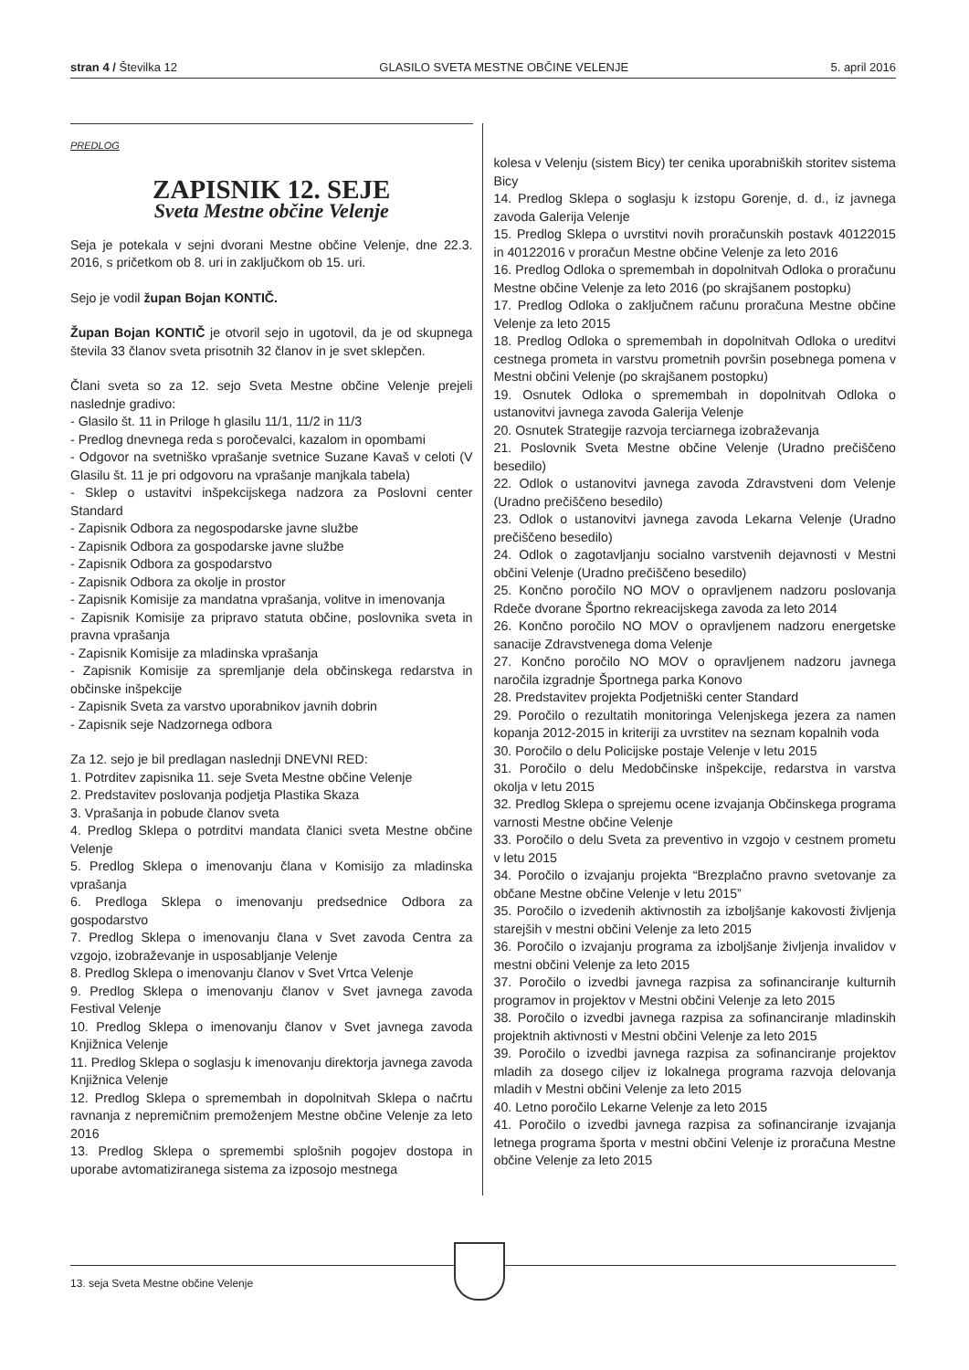stran 4 / Številka 12 GLASILO SVETA MESTNE OBČINE VELENJE 5. april 2016
PREDLOG
ZAPISNIK 12. SEJE
Sveta Mestne občine Velenje
Seja je potekala v sejni dvorani Mestne občine Velenje, dne 22.3. 2016, s pričetkom ob 8. uri in zaključkom ob 15. uri.
Sejo je vodil župan Bojan KONTIČ.
Župan Bojan KONTIČ je otvoril sejo in ugotovil, da je od skupnega števila 33 članov sveta prisotnih 32 članov in je svet sklepčen.
Člani sveta so za 12. sejo Sveta Mestne občine Velenje prejeli naslednje gradivo:
- Glasilo št. 11 in Priloge h glasilu 11/1, 11/2 in 11/3
- Predlog dnevnega reda s poročevalci, kazalom in opombami
- Odgovor na svetniško vprašanje svetnice Suzane Kavaš v celoti (V Glasilu št. 11 je pri odgovoru na vprašanje manjkala tabela)
- Sklep o ustavitvi inšpekcijskega nadzora za Poslovni center Standard
- Zapisnik Odbora za negospodarske javne službe
- Zapisnik Odbora za gospodarske javne službe
- Zapisnik Odbora za gospodarstvo
- Zapisnik Odbora za okolje in prostor
- Zapisnik Komisije za mandatna vprašanja, volitve in imenovanja
- Zapisnik Komisije za pripravo statuta občine, poslovnika sveta in pravna vprašanja
- Zapisnik Komisije za mladinska vprašanja
- Zapisnik Komisije za spremljanje dela občinskega redarstva in občinske inšpekcije
- Zapisnik Sveta za varstvo uporabnikov javnih dobrin
- Zapisnik seje Nadzornega odbora
Za 12. sejo je bil predlagan naslednji DNEVNI RED:
1. Potrditev zapisnika 11. seje Sveta Mestne občine Velenje
2. Predstavitev poslovanja podjetja Plastika Skaza
3. Vprašanja in pobude članov sveta
4. Predlog Sklepa o potrditvi mandata članici sveta Mestne občine Velenje
5. Predlog Sklepa o imenovanju člana v Komisijo za mladinska vprašanja
6. Predloga Sklepa o imenovanju predsednice Odbora za gospodarstvo
7. Predlog Sklepa o imenovanju člana v Svet zavoda Centra za vzgojo, izobraževanje in usposabljanje Velenje
8. Predlog Sklepa o imenovanju članov v Svet Vrtca Velenje
9. Predlog Sklepa o imenovanju članov v Svet javnega zavoda Festival Velenje
10. Predlog Sklepa o imenovanju članov v Svet javnega zavoda Knjižnica Velenje
11. Predlog Sklepa o soglasju k imenovanju direktorja javnega zavoda Knjižnica Velenje
12. Predlog Sklepa o spremembah in dopolnitvah Sklepa o načrtu ravnanja z nepremičnim premoženjem Mestne občine Velenje za leto 2016
13. Predlog Sklepa o spremembi splošnih pogojev dostopa in uporabe avtomatiziranega sistema za izposojo mestnega
kolesa v Velenju (sistem Bicy) ter cenika uporabniških storitev sistema Bicy
14. Predlog Sklepa o soglasju k izstopu Gorenje, d. d., iz javnega zavoda Galerija Velenje
15. Predlog Sklepa o uvrstitvi novih proračunskih postavk 40122015 in 40122016 v proračun Mestne občine Velenje za leto 2016
16. Predlog Odloka o spremembah in dopolnitvah Odloka o proračunu Mestne občine Velenje za leto 2016 (po skrajšanem postopku)
17. Predlog Odloka o zaključnem računu proračuna Mestne občine Velenje za leto 2015
18. Predlog Odloka o spremembah in dopolnitvah Odloka o ureditvi cestnega prometa in varstvu prometnih površin posebnega pomena v Mestni občini Velenje (po skrajšanem postopku)
19. Osnutek Odloka o spremembah in dopolnitvah Odloka o ustanovitvi javnega zavoda Galerija Velenje
20. Osnutek Strategije razvoja terciarnega izobraževanja
21. Poslovnik Sveta Mestne občine Velenje (Uradno prečiščeno besedilo)
22. Odlok o ustanovitvi javnega zavoda Zdravstveni dom Velenje (Uradno prečiščeno besedilo)
23. Odlok o ustanovitvi javnega zavoda Lekarna Velenje (Uradno prečiščeno besedilo)
24. Odlok o zagotavljanju socialno varstvenih dejavnosti v Mestni občini Velenje (Uradno prečiščeno besedilo)
25. Končno poročilo NO MOV o opravljenem nadzoru poslovanja Rdeče dvorane Športno rekreacijskega zavoda za leto 2014
26. Končno poročilo NO MOV o opravljenem nadzoru energetske sanacije Zdravstvenega doma Velenje
27. Končno poročilo NO MOV o opravljenem nadzoru javnega naročila izgradnje Športnega parka Konovo
28. Predstavitev projekta Podjetniški center Standard
29. Poročilo o rezultatih monitoringa Velenjskega jezera za namen kopanja 2012-2015 in kriteriji za uvrstitev na seznam kopalnih voda
30. Poročilo o delu Policijske postaje Velenje v letu 2015
31. Poročilo o delu Medobčinske inšpekcije, redarstva in varstva okolja v letu 2015
32. Predlog Sklepa o sprejemu ocene izvajanja Občinskega programa varnosti Mestne občine Velenje
33. Poročilo o delu Sveta za preventivo in vzgojo v cestnem prometu v letu 2015
34. Poročilo o izvajanju projekta “Brezplačno pravno svetovanje za občane Mestne občine Velenje v letu 2015”
35. Poročilo o izvedenih aktivnostih za izboljšanje kakovosti življenja starejših v mestni občini Velenje za leto 2015
36. Poročilo o izvajanju programa za izboljšanje življenja invalidov v mestni občini Velenje za leto 2015
37. Poročilo o izvedbi javnega razpisa za sofinanciranje kulturnih programov in projektov v Mestni občini Velenje za leto 2015
38. Poročilo o izvedbi javnega razpisa za sofinanciranje mladinskih projektnih aktivnosti v Mestni občini Velenje za leto 2015
39. Poročilo o izvedbi javnega razpisa za sofinanciranje projektov mladih za dosego ciljev iz lokalnega programa razvoja delovanja mladih v Mestni občini Velenje za leto 2015
40. Letno poročilo Lekarne Velenje za leto 2015
41. Poročilo o izvedbi javnega razpisa za sofinanciranje izvajanja letnega programa športa v mestni občini Velenje iz proračuna Mestne občine Velenje za leto 2015
13. seja Sveta Mestne občine Velenje